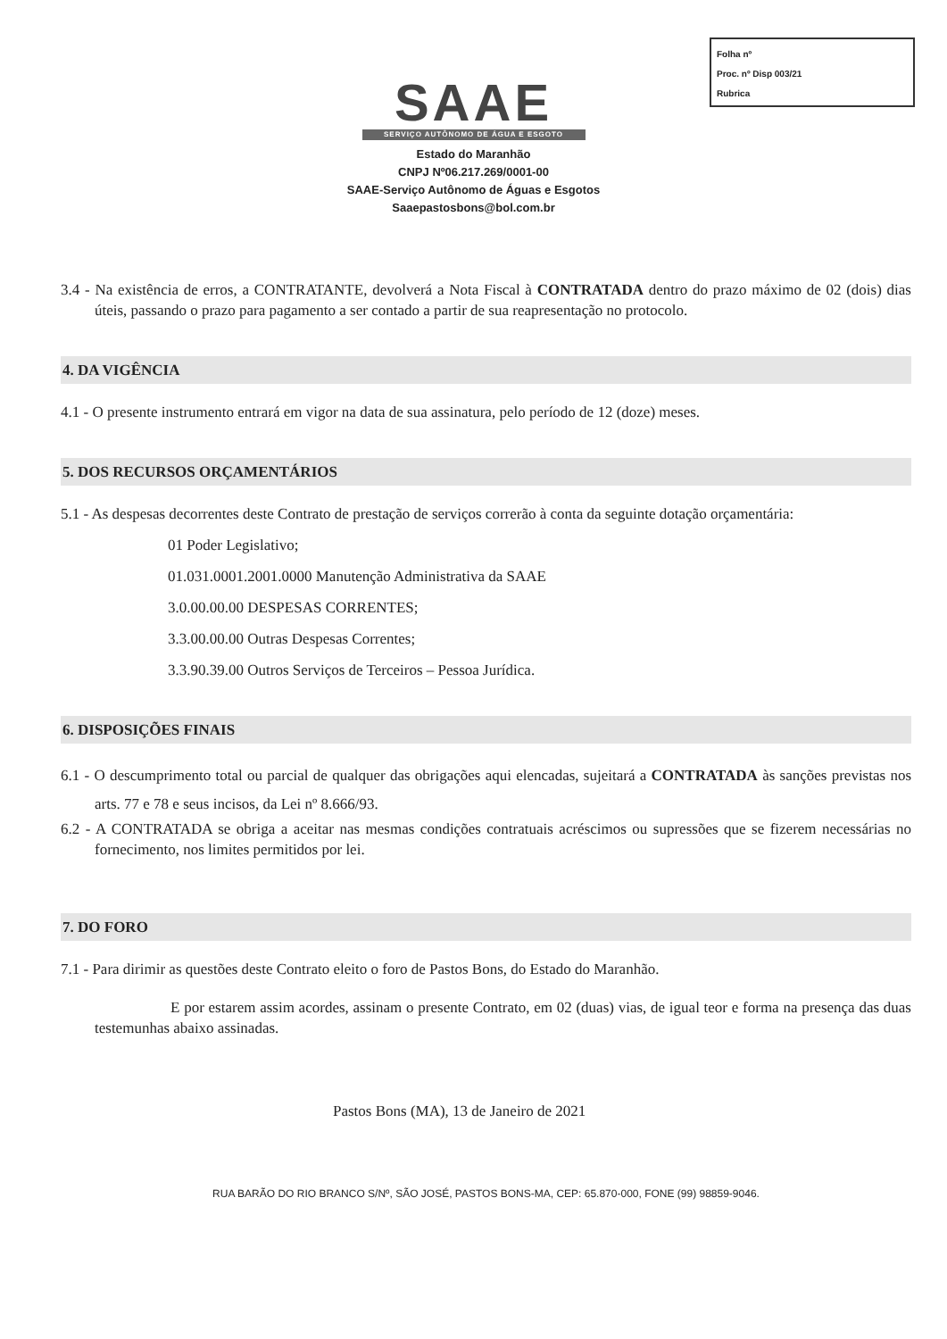Folha nº
Proc. nº Disp 003/21
Rubrica
SAAE
SERVIÇO AUTÔNOMO DE ÁGUA E ESGOTO
Estado do Maranhão
CNPJ Nº06.217.269/0001-00
SAAE-Serviço Autônomo de Águas e Esgotos
Saaepastosbons@bol.com.br
3.4 - Na existência de erros, a CONTRATANTE, devolverá a Nota Fiscal à CONTRATADA dentro do prazo máximo de 02 (dois) dias úteis, passando o prazo para pagamento a ser contado a partir de sua reapresentação no protocolo.
4. DA VIGÊNCIA
4.1 - O presente instrumento entrará em vigor na data de sua assinatura, pelo período de 12 (doze) meses.
5. DOS RECURSOS ORÇAMENTÁRIOS
5.1 - As despesas decorrentes deste Contrato de prestação de serviços correrão à conta da seguinte dotação orçamentária:
01 Poder Legislativo;
01.031.0001.2001.0000 Manutenção Administrativa da SAAE
3.0.00.00.00 DESPESAS CORRENTES;
3.3.00.00.00 Outras Despesas Correntes;
3.3.90.39.00 Outros Serviços de Terceiros – Pessoa Jurídica.
6. DISPOSIÇÕES FINAIS
6.1 - O descumprimento total ou parcial de qualquer das obrigações aqui elencadas, sujeitará a CONTRATADA às sanções previstas nos arts. 77 e 78 e seus incisos, da Lei nº 8.666/93.
6.2 - A CONTRATADA se obriga a aceitar nas mesmas condições contratuais acréscimos ou supressões que se fizerem necessárias no fornecimento, nos limites permitidos por lei.
7. DO FORO
7.1 - Para dirimir as questões deste Contrato eleito o foro de Pastos Bons, do Estado do Maranhão.
E por estarem assim acordes, assinam o presente Contrato, em 02 (duas) vias, de igual teor e forma na presença das duas testemunhas abaixo assinadas.
Pastos Bons (MA), 13 de Janeiro de 2021
RUA BARÃO DO RIO BRANCO S/Nº, SÃO JOSÉ, PASTOS BONS-MA, CEP: 65.870-000, FONE (99) 98859-9046.